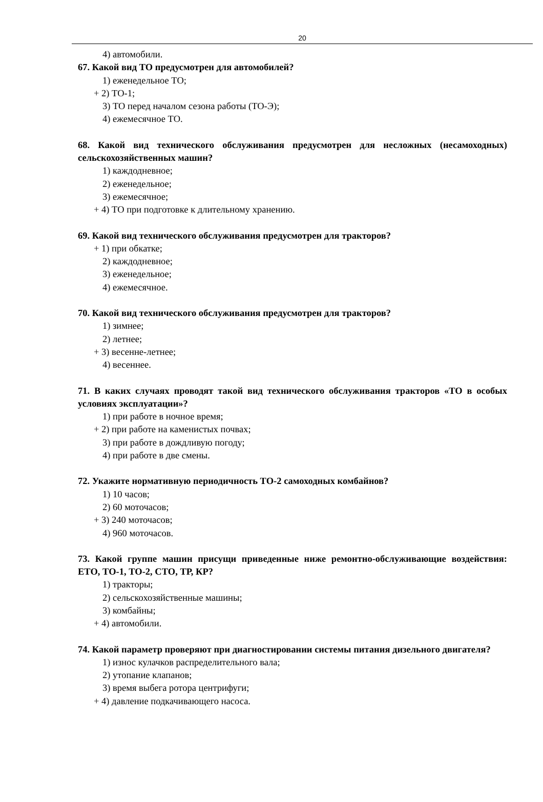20
4) автомобили.
67. Какой вид ТО предусмотрен для автомобилей?
1) еженедельное ТО;
+ 2) ТО-1;
3) ТО перед началом сезона работы (ТО-Э);
4) ежемесячное ТО.
68. Какой вид технического обслуживания предусмотрен для несложных (несамоходных) сельскохозяйственных машин?
1) каждодневное;
2) еженедельное;
3) ежемесячное;
+ 4) ТО при подготовке к длительному хранению.
69. Какой вид технического обслуживания предусмотрен для тракторов?
+ 1) при обкатке;
2) каждодневное;
3) еженедельное;
4) ежемесячное.
70. Какой вид технического обслуживания предусмотрен для тракторов?
1) зимнее;
2) летнее;
+ 3) весенне-летнее;
4) весеннее.
71. В каких случаях проводят такой вид технического обслуживания тракторов «ТО в особых условиях эксплуатации»?
1) при работе в ночное время;
+ 2) при работе на каменистых почвах;
3) при работе в дождливую погоду;
4) при работе в две смены.
72. Укажите нормативную периодичность ТО-2 самоходных комбайнов?
1) 10 часов;
2) 60 моточасов;
+ 3) 240 моточасов;
4) 960 моточасов.
73. Какой группе машин присущи приведенные ниже ремонтно-обслуживающие воздействия: ЕТО, ТО-1, ТО-2, СТО, ТР, КР?
1) тракторы;
2) сельскохозяйственные машины;
3) комбайны;
+ 4) автомобили.
74. Какой параметр проверяют при диагностировании системы питания дизельного двигателя?
1) износ кулачков распределительного вала;
2) утопание клапанов;
3) время выбега ротора центрифуги;
+ 4) давление подкачивающего насоса.